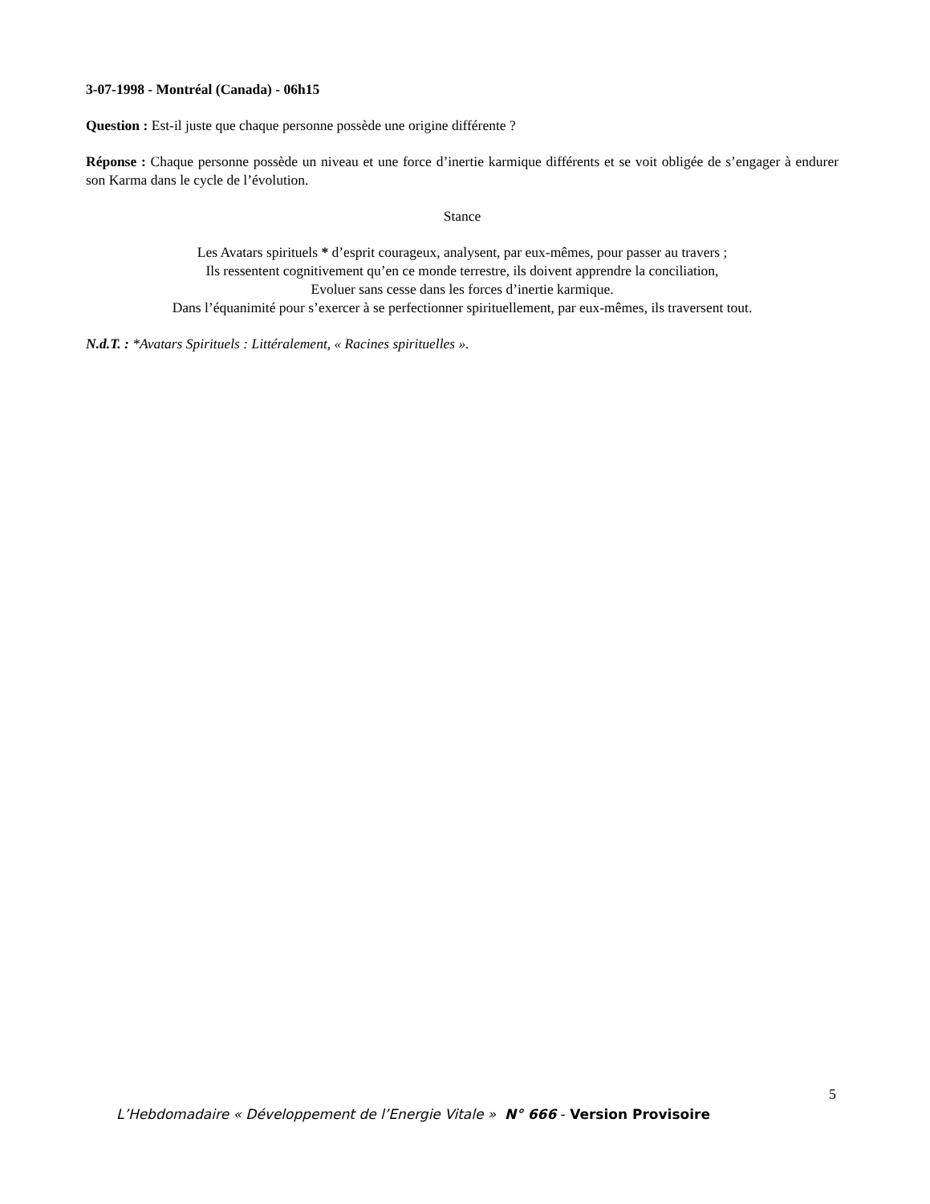3-07-1998 - Montréal (Canada) - 06h15
Question : Est-il juste que chaque personne possède une origine différente ?
Réponse : Chaque personne possède un niveau et une force d’inertie karmique différents et se voit obligée de s’engager à endurer son Karma dans le cycle de l’évolution.
Stance
Les Avatars spirituels * d’esprit courageux, analysent, par eux-mêmes, pour passer au travers ;
Ils ressentent cognitivement qu’en ce monde terrestre, ils doivent apprendre la conciliation,
Evoluer sans cesse dans les forces d’inertie karmique.
Dans l’équanimité pour s’exercer à se perfectionner spirituellement, par eux-mêmes, ils traversent tout.
N.d.T. : *Avatars Spirituels : Littéralement, « Racines spirituelles ».
5
L’Hebdomadaire « Développement de l’Energie Vitale » N° 666 - Version Provisoire